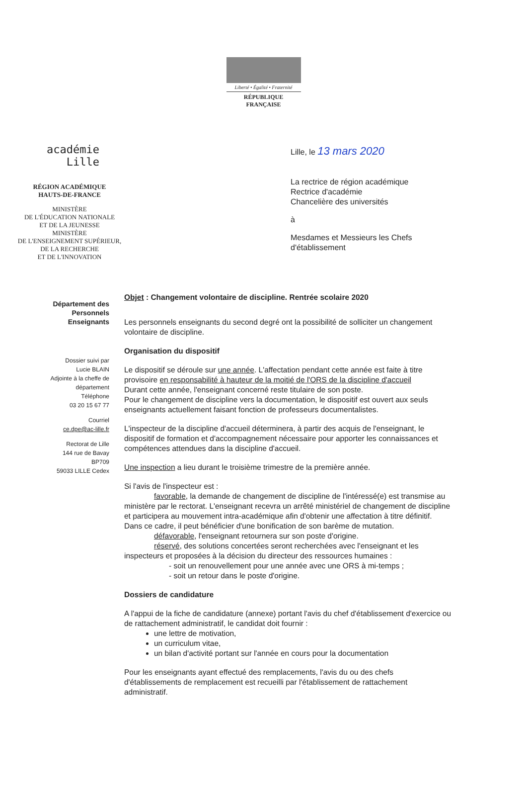Liberté • Égalité • Fraternité
RÉPUBLIQUE FRANÇAISE
académie
Lille
RÉGION ACADÉMIQUE
HAUTS-DE-FRANCE
MINISTÈRE
DE L'ÉDUCATION NATIONALE
ET DE LA JEUNESSE
MINISTÈRE
DE L'ENSEIGNEMENT SUPÉRIEUR,
DE LA RECHERCHE
ET DE L'INNOVATION
Lille, le 13 mars 2020
La rectrice de région académique
Rectrice d'académie
Chancelière des universités
à
Mesdames et Messieurs les Chefs
d'établissement
Département des
Personnels
Enseignants
Dossier suivi par
Lucie BLAIN
Adjointe à la cheffe de
département
Téléphone
03 20 15 67 77
Courriel
ce.dpe@ac-lille.fr
Rectorat de Lille
144 rue de Bavay
BP709
59033 LILLE Cedex
Objet : Changement volontaire de discipline. Rentrée scolaire 2020
Les personnels enseignants du second degré ont la possibilité de solliciter un changement volontaire de discipline.
Organisation du dispositif
Le dispositif se déroule sur une année. L'affectation pendant cette année est faite à titre provisoire en responsabilité à hauteur de la moitié de l'ORS de la discipline d'accueil
Durant cette année, l'enseignant concerné reste titulaire de son poste.
Pour le changement de discipline vers la documentation, le dispositif est ouvert aux seuls enseignants actuellement faisant fonction de professeurs documentalistes.
L'inspecteur de la discipline d'accueil déterminera, à partir des acquis de l'enseignant, le dispositif de formation et d'accompagnement nécessaire pour apporter les connaissances et compétences attendues dans la discipline d'accueil.
Une inspection a lieu durant le troisième trimestre de la première année.
Si l'avis de l'inspecteur est :
favorable, la demande de changement de discipline de l'intéressé(e) est transmise au ministère par le rectorat. L'enseignant recevra un arrêté ministériel de changement de discipline et participera au mouvement intra-académique afin d'obtenir une affectation à titre définitif. Dans ce cadre, il peut bénéficier d'une bonification de son barème de mutation.
défavorable, l'enseignant retournera sur son poste d'origine.
réservé, des solutions concertées seront recherchées avec l'enseignant et les inspecteurs et proposées à la décision du directeur des ressources humaines :
- soit un renouvellement pour une année avec une ORS à mi-temps ;
- soit un retour dans le poste d'origine.
Dossiers de candidature
A l'appui de la fiche de candidature (annexe) portant l'avis du chef d'établissement d'exercice ou de rattachement administratif, le candidat doit fournir :
une lettre de motivation,
un curriculum vitae,
un bilan d'activité portant sur l'année en cours pour la documentation
Pour les enseignants ayant effectué des remplacements, l'avis du ou des chefs d'établissements de remplacement est recueilli par l'établissement de rattachement administratif.